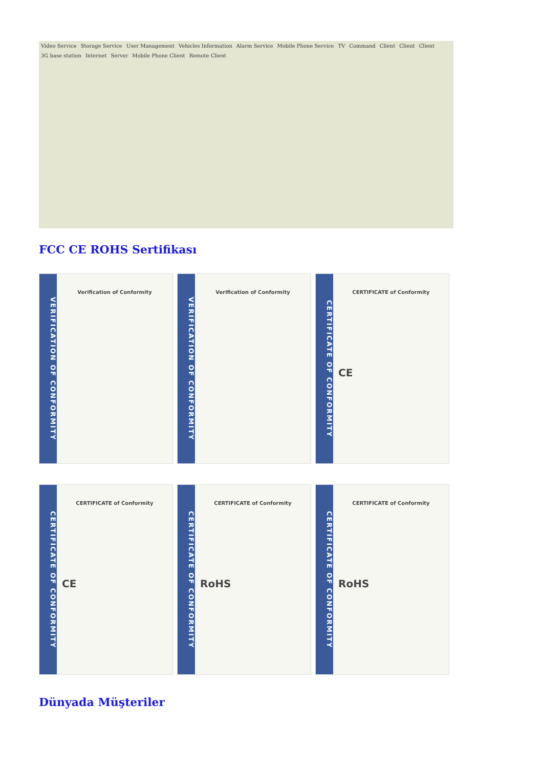Video Service Storage Service User Management Vehicles Information Alarm Service Mobile Phone Service TV Command Client Client Client 3G base station Internet Server Mobile Phone Client Remote Client
FCC CE ROHS Sertifikası
VERIFICATION OF CONFORMITY
Verification of Conformity
VERIFICATION OF CONFORMITY
Verification of Conformity
CERTIFICATE OF CONFORMITY
CERTIFICATE of Conformity
CE
CERTIFICATE OF CONFORMITY
CERTIFICATE of Conformity
CE
CERTIFICATE OF CONFORMITY
CERTIFICATE of Conformity
RoHS
CERTIFICATE OF CONFORMITY
CERTIFICATE of Conformity
RoHS
Dünyada Müşteriler